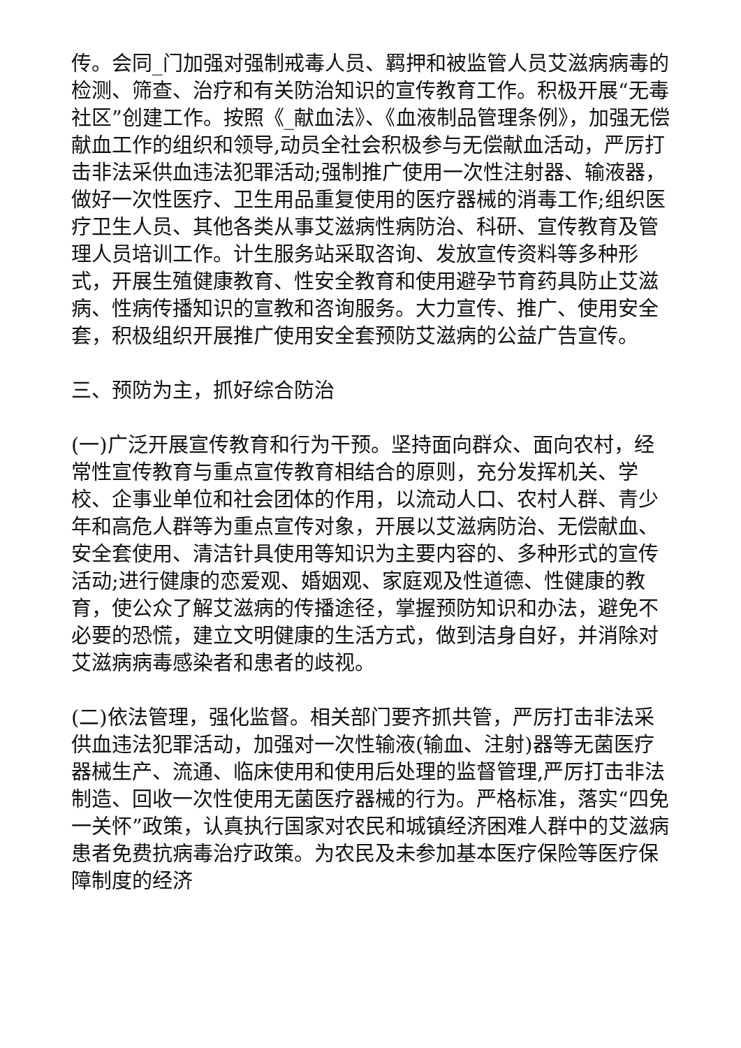传。会同_门加强对强制戒毒人员、羁押和被监管人员艾滋病病毒的检测、筛查、治疗和有关防治知识的宣传教育工作。积极开展“无毒社区”创建工作。按照《_献血法》、《血液制品管理条例》，加强无偿献血工作的组织和领导,动员全社会积极参与无偿献血活动，严厉打击非法采供血违法犯罪活动;强制推广使用一次性注射器、输液器，做好一次性医疗、卫生用品重复使用的医疗器械的消毒工作;组织医疗卫生人员、其他各类从事艾滋病性病防治、科研、宣传教育及管理人员培训工作。计生服务站采取咨询、发放宣传资料等多种形式，开展生殖健康教育、性安全教育和使用避孕节育药具防止艾滋病、性病传播知识的宣教和咨询服务。大力宣传、推广、使用安全套，积极组织开展推广使用安全套预防艾滋病的公益广告宣传。
三、预防为主，抓好综合防治
(一)广泛开展宣传教育和行为干预。坚持面向群众、面向农村，经常性宣传教育与重点宣传教育相结合的原则，充分发挥机关、学校、企事业单位和社会团体的作用，以流动人口、农村人群、青少年和高危人群等为重点宣传对象，开展以艾滋病防治、无偿献血、安全套使用、清洁针具使用等知识为主要内容的、多种形式的宣传活动;进行健康的恋爱观、婚姻观、家庭观及性道德、性健康的教育，使公众了解艾滋病的传播途径，掌握预防知识和办法，避免不必要的恐慌，建立文明健康的生活方式，做到洁身自好，并消除对艾滋病病毒感染者和患者的歧视。
(二)依法管理，强化监督。相关部门要齐抓共管，严厉打击非法采供血违法犯罪活动，加强对一次性输液(输血、注射)器等无菌医疗器械生产、流通、临床使用和使用后处理的监督管理,严厉打击非法制造、回收一次性使用无菌医疗器械的行为。严格标准，落实“四免一关怀”政策，认真执行国家对农民和城镇经济困难人群中的艾滋病患者免费抗病毒治疗政策。为农民及未参加基本医疗保险等医疗保障制度的经济